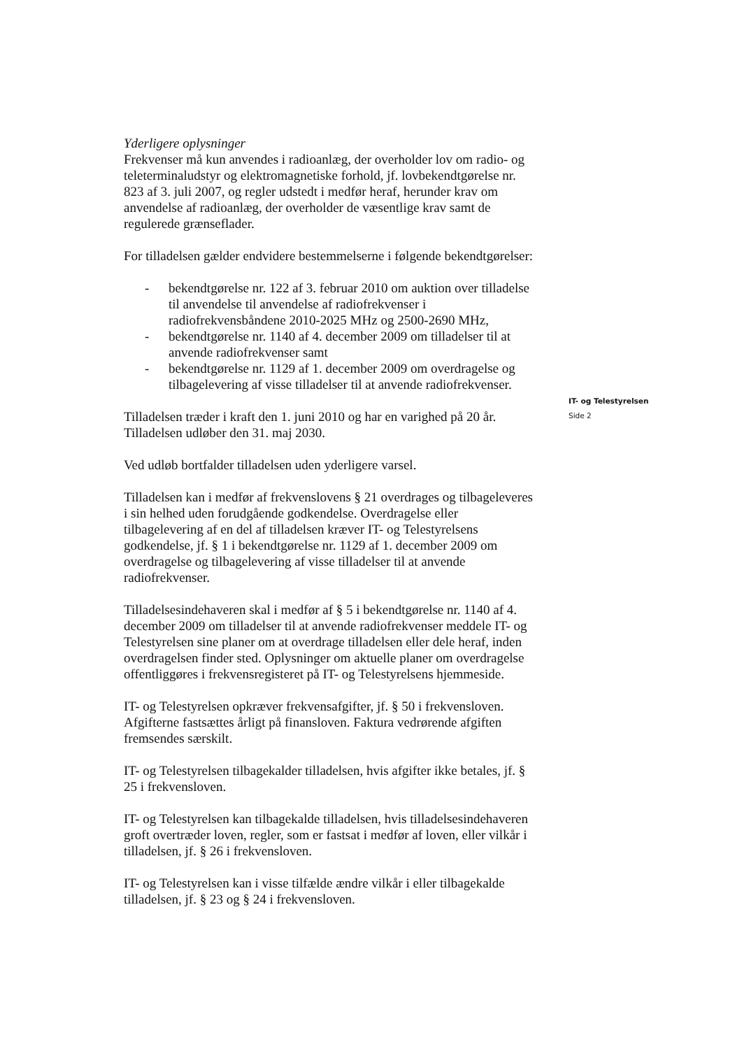Yderligere oplysninger
Frekvenser må kun anvendes i radioanlæg, der overholder lov om radio- og teleterminaludstyr og elektromagnetiske forhold, jf. lovbekendtgørelse nr. 823 af 3. juli 2007, og regler udstedt i medfør heraf, herunder krav om anvendelse af radioanlæg, der overholder de væsentlige krav samt de regulerede grænseflader.
For tilladelsen gælder endvidere bestemmelserne i følgende bekendtgørelser:
- bekendtgørelse nr. 122 af 3. februar 2010 om auktion over tilladelse til anvendelse til anvendelse af radiofrekvenser i radiofrekvensbåndene 2010-2025 MHz og 2500-2690 MHz,
- bekendtgørelse nr. 1140 af 4. december 2009 om tilladelser til at anvende radiofrekvenser samt
- bekendtgørelse nr. 1129 af 1. december 2009 om overdragelse og tilbagelevering af visse tilladelser til at anvende radiofrekvenser.
Tilladelsen træder i kraft den 1. juni 2010 og har en varighed på 20 år. Tilladelsen udløber den 31. maj 2030.
Ved udløb bortfalder tilladelsen uden yderligere varsel.
Tilladelsen kan i medfør af frekvenslovens § 21 overdrages og tilbageleveres i sin helhed uden forudgående godkendelse. Overdragelse eller tilbagelevering af en del af tilladelsen kræver IT- og Telestyrelsens godkendelse, jf. § 1 i bekendtgørelse nr. 1129 af 1. december 2009 om overdragelse og tilbagelevering af visse tilladelser til at anvende radiofrekvenser.
Tilladelsesindehaveren skal i medfør af § 5 i bekendtgørelse nr. 1140 af 4. december 2009 om tilladelser til at anvende radiofrekvenser meddele IT- og Telestyrelsen sine planer om at overdrage tilladelsen eller dele heraf, inden overdragelsen finder sted. Oplysninger om aktuelle planer om overdragelse offentliggøres i frekvensregisteret på IT- og Telestyrelsens hjemmeside.
IT- og Telestyrelsen opkræver frekvensafgifter, jf. § 50 i frekvensloven. Afgifterne fastsættes årligt på finansloven. Faktura vedrørende afgiften fremsendes særskilt.
IT- og Telestyrelsen tilbagekalder tilladelsen, hvis afgifter ikke betales, jf. § 25 i frekvensloven.
IT- og Telestyrelsen kan tilbagekalde tilladelsen, hvis tilladelsesindehaveren groft overtræder loven, regler, som er fastsat i medfør af loven, eller vilkår i tilladelsen, jf. § 26 i frekvensloven.
IT- og Telestyrelsen kan i visse tilfælde ændre vilkår i eller tilbagekalde tilladelsen, jf. § 23 og § 24 i frekvensloven.
IT- og Telestyrelsen
Side 2